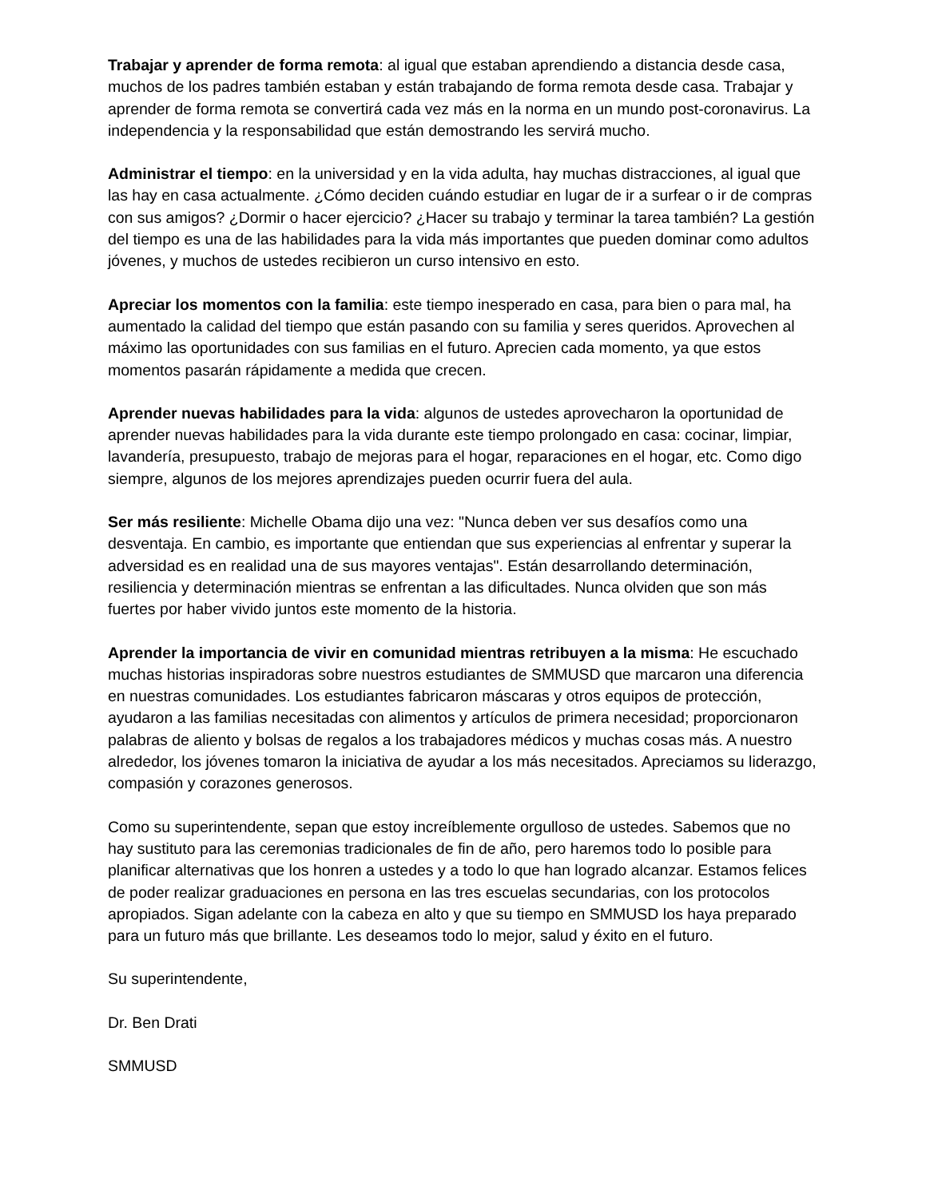Trabajar y aprender de forma remota: al igual que estaban aprendiendo a distancia desde casa, muchos de los padres también estaban y están trabajando de forma remota desde casa. Trabajar y aprender de forma remota se convertirá cada vez más en la norma en un mundo post-coronavirus. La independencia y la responsabilidad que están demostrando les servirá mucho.
Administrar el tiempo: en la universidad y en la vida adulta, hay muchas distracciones, al igual que las hay en casa actualmente. ¿Cómo deciden cuándo estudiar en lugar de ir a surfear o ir de compras con sus amigos? ¿Dormir o hacer ejercicio? ¿Hacer su trabajo y terminar la tarea también? La gestión del tiempo es una de las habilidades para la vida más importantes que pueden dominar como adultos jóvenes, y muchos de ustedes recibieron un curso intensivo en esto.
Apreciar los momentos con la familia: este tiempo inesperado en casa, para bien o para mal, ha aumentado la calidad del tiempo que están pasando con su familia y seres queridos. Aprovechen al máximo las oportunidades con sus familias en el futuro. Aprecien cada momento, ya que estos momentos pasarán rápidamente a medida que crecen.
Aprender nuevas habilidades para la vida: algunos de ustedes aprovecharon la oportunidad de aprender nuevas habilidades para la vida durante este tiempo prolongado en casa: cocinar, limpiar, lavandería, presupuesto, trabajo de mejoras para el hogar, reparaciones en el hogar, etc. Como digo siempre, algunos de los mejores aprendizajes pueden ocurrir fuera del aula.
Ser más resiliente: Michelle Obama dijo una vez: "Nunca deben ver sus desafíos como una desventaja. En cambio, es importante que entiendan que sus experiencias al enfrentar y superar la adversidad es en realidad una de sus mayores ventajas". Están desarrollando determinación, resiliencia y determinación mientras se enfrentan a las dificultades. Nunca olviden que son más fuertes por haber vivido juntos este momento de la historia.
Aprender la importancia de vivir en comunidad mientras retribuyen a la misma: He escuchado muchas historias inspiradoras sobre nuestros estudiantes de SMMUSD que marcaron una diferencia en nuestras comunidades. Los estudiantes fabricaron máscaras y otros equipos de protección, ayudaron a las familias necesitadas con alimentos y artículos de primera necesidad; proporcionaron palabras de aliento y bolsas de regalos a los trabajadores médicos y muchas cosas más. A nuestro alrededor, los jóvenes tomaron la iniciativa de ayudar a los más necesitados. Apreciamos su liderazgo, compasión y corazones generosos.
Como su superintendente, sepan que estoy increíblemente orgulloso de ustedes. Sabemos que no hay sustituto para las ceremonias tradicionales de fin de año, pero haremos todo lo posible para planificar alternativas que los honren a ustedes y a todo lo que han logrado alcanzar. Estamos felices de poder realizar graduaciones en persona en las tres escuelas secundarias, con los protocolos apropiados. Sigan adelante con la cabeza en alto y que su tiempo en SMMUSD los haya preparado para un futuro más que brillante. Les deseamos todo lo mejor, salud y éxito en el futuro.
Su superintendente,
Dr. Ben Drati
SMMUSD